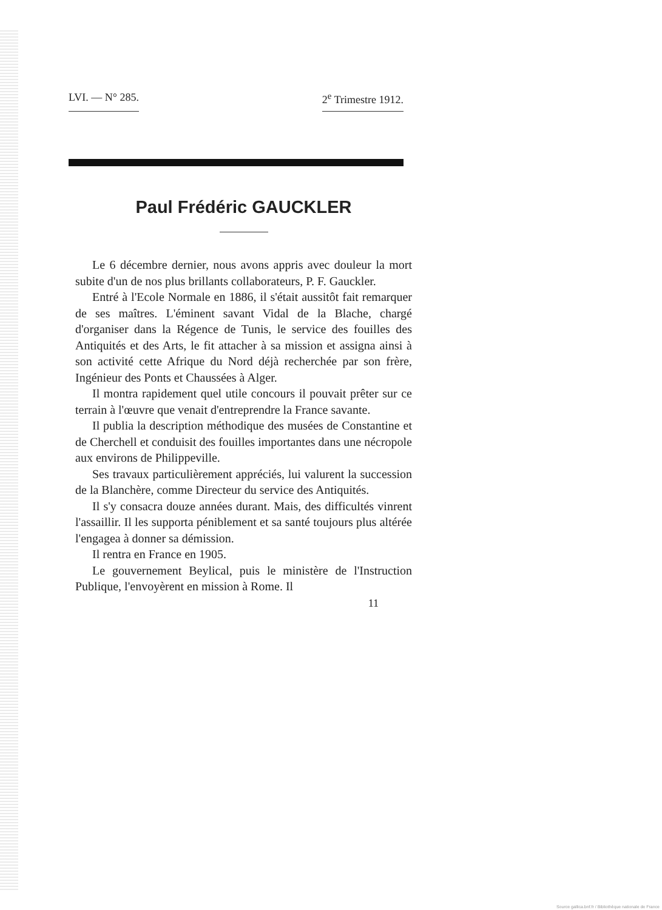LVI. — N° 285. 2<sup>e</sup> Trimestre 1912.
Paul Frédéric GAUCKLER
Le 6 décembre dernier, nous avons appris avec douleur la mort subite d'un de nos plus brillants collaborateurs, P. F. Gauckler.
Entré à l'Ecole Normale en 1886, il s'était aussitôt fait remarquer de ses maîtres. L'éminent savant Vidal de la Blache, chargé d'organiser dans la Régence de Tunis, le service des fouilles des Antiquités et des Arts, le fit attacher à sa mission et assigna ainsi à son activité cette Afrique du Nord déjà recherchée par son frère, Ingénieur des Ponts et Chaussées à Alger.
Il montra rapidement quel utile concours il pouvait prêter sur ce terrain à l'œuvre que venait d'entreprendre la France savante.
Il publia la description méthodique des musées de Constantine et de Cherchell et conduisit des fouilles importantes dans une nécropole aux environs de Philippeville.
Ses travaux particulièrement appréciés, lui valurent la succession de la Blanchère, comme Directeur du service des Antiquités.
Il s'y consacra douze années durant. Mais, des difficultés vinrent l'assaillir. Il les supporta péniblement et sa santé toujours plus altérée l'engagea à donner sa démission.
Il rentra en France en 1905.
Le gouvernement Beylical, puis le ministère de l'Instruction Publique, l'envoyèrent en mission à Rome. Il
11
Source gallica.bnf.fr / Bibliothèque nationale de France